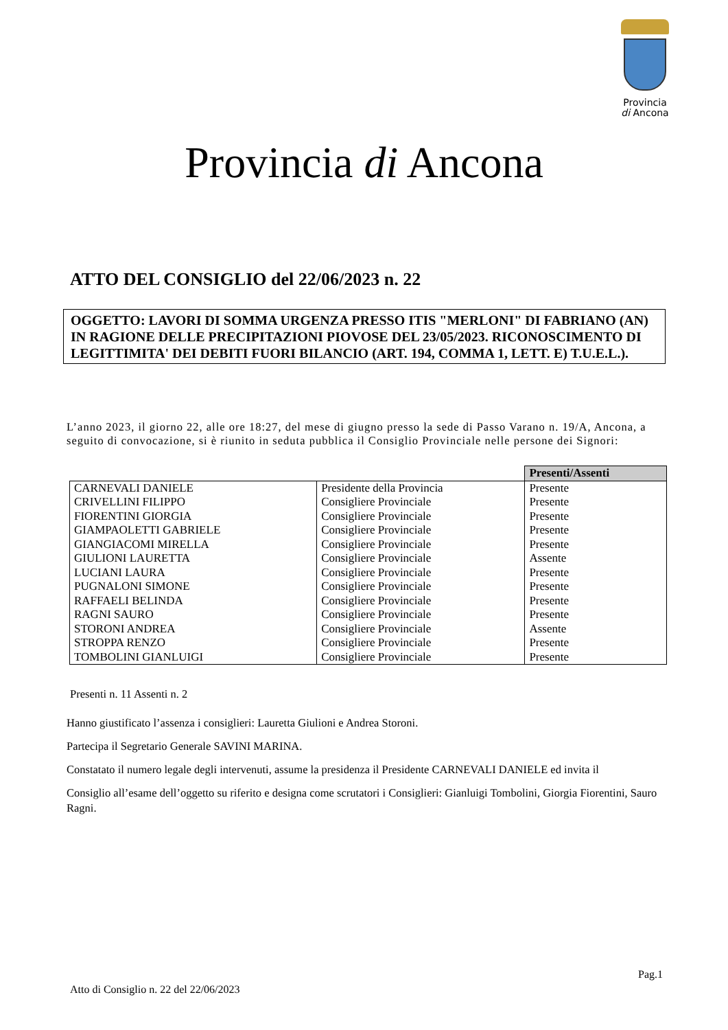Provincia
di Ancona
Provincia di Ancona
ATTO DEL CONSIGLIO del 22/06/2023 n. 22
OGGETTO: LAVORI DI SOMMA URGENZA PRESSO ITIS "MERLONI" DI FABRIANO (AN) IN RAGIONE DELLE PRECIPITAZIONI PIOVOSE DEL 23/05/2023. RICONOSCIMENTO DI LEGITTIMITA' DEI DEBITI FUORI BILANCIO (ART. 194, COMMA 1, LETT. E) T.U.E.L.).
L’anno 2023, il giorno 22, alle ore 18:27, del mese di giugno presso la sede di Passo Varano n. 19/A, Ancona, a seguito di convocazione, si è riunito in seduta pubblica il Consiglio Provinciale nelle persone dei Signori:
| | | Presenti/Assenti |
| CARNEVALI DANIELE | Presidente della Provincia | Presente |
| CRIVELLINI FILIPPO | Consigliere Provinciale | Presente |
| FIORENTINI GIORGIA | Consigliere Provinciale | Presente |
| GIAMPAOLETTI GABRIELE | Consigliere Provinciale | Presente |
| GIANGIACOMI MIRELLA | Consigliere Provinciale | Presente |
| GIULIONI LAURETTA | Consigliere Provinciale | Assente |
| LUCIANI LAURA | Consigliere Provinciale | Presente |
| PUGNALONI SIMONE | Consigliere Provinciale | Presente |
| RAFFAELI BELINDA | Consigliere Provinciale | Presente |
| RAGNI SAURO | Consigliere Provinciale | Presente |
| STORONI ANDREA | Consigliere Provinciale | Assente |
| STROPPA RENZO | Consigliere Provinciale | Presente |
| TOMBOLINI GIANLUIGI | Consigliere Provinciale | Presente |
Presenti n. 11 Assenti n. 2
Hanno giustificato l’assenza i consiglieri: Lauretta Giulioni e Andrea Storoni.
Partecipa il Segretario Generale SAVINI MARINA.
Constatato il numero legale degli intervenuti, assume la presidenza il Presidente CARNEVALI DANIELE ed invita il
Consiglio all’esame dell’oggetto su riferito e designa come scrutatori i Consiglieri: Gianluigi Tombolini, Giorgia Fiorentini, Sauro Ragni.
Pag.1
Atto di Consiglio n. 22 del 22/06/2023